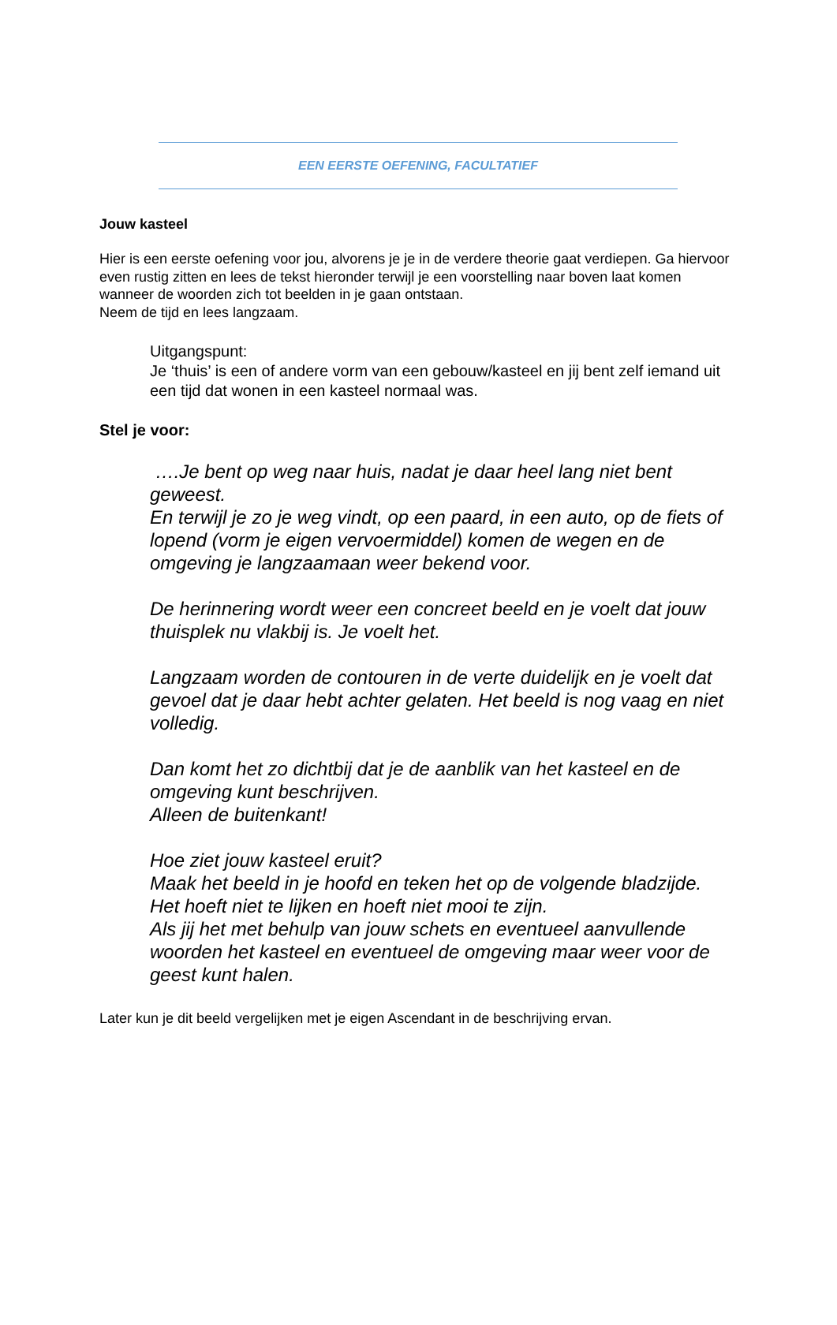EEN EERSTE OEFENING, FACULTATIEF
Jouw kasteel
Hier is een eerste oefening voor jou, alvorens je je in de verdere theorie gaat verdiepen. Ga hiervoor even rustig zitten en lees de tekst hieronder terwijl je een voorstelling naar boven laat komen wanneer de woorden zich tot beelden in je gaan ontstaan.
Neem de tijd en lees langzaam.
Uitgangspunt:
Je ‘thuis’ is een of andere vorm van een gebouw/kasteel en jij bent zelf iemand uit een tijd dat wonen in een kasteel normaal was.
Stel je voor:
….Je bent op weg naar huis, nadat je daar heel lang niet bent geweest.
En terwijl je zo je weg vindt, op een paard, in een auto, op de fiets of lopend (vorm je eigen vervoermiddel) komen de wegen en de omgeving je langzaamaan weer bekend voor.
De herinnering wordt weer een concreet beeld en je voelt dat jouw thuisplek nu vlakbij is. Je voelt het.
Langzaam worden de contouren in de verte duidelijk en je voelt dat gevoel dat je daar hebt achter gelaten. Het beeld is nog vaag en niet volledig.
Dan komt het zo dichtbij dat je de aanblik van het kasteel en de omgeving kunt beschrijven.
Alleen de buitenkant!
Hoe ziet jouw kasteel eruit?
Maak het beeld in je hoofd en teken het op de volgende bladzijde.
Het hoeft niet te lijken en hoeft niet mooi te zijn.
Als jij het met behulp van jouw schets en eventueel aanvullende woorden het kasteel en eventueel de omgeving maar weer voor de geest kunt halen.
Later kun je dit beeld vergelijken met je eigen Ascendant in de beschrijving ervan.